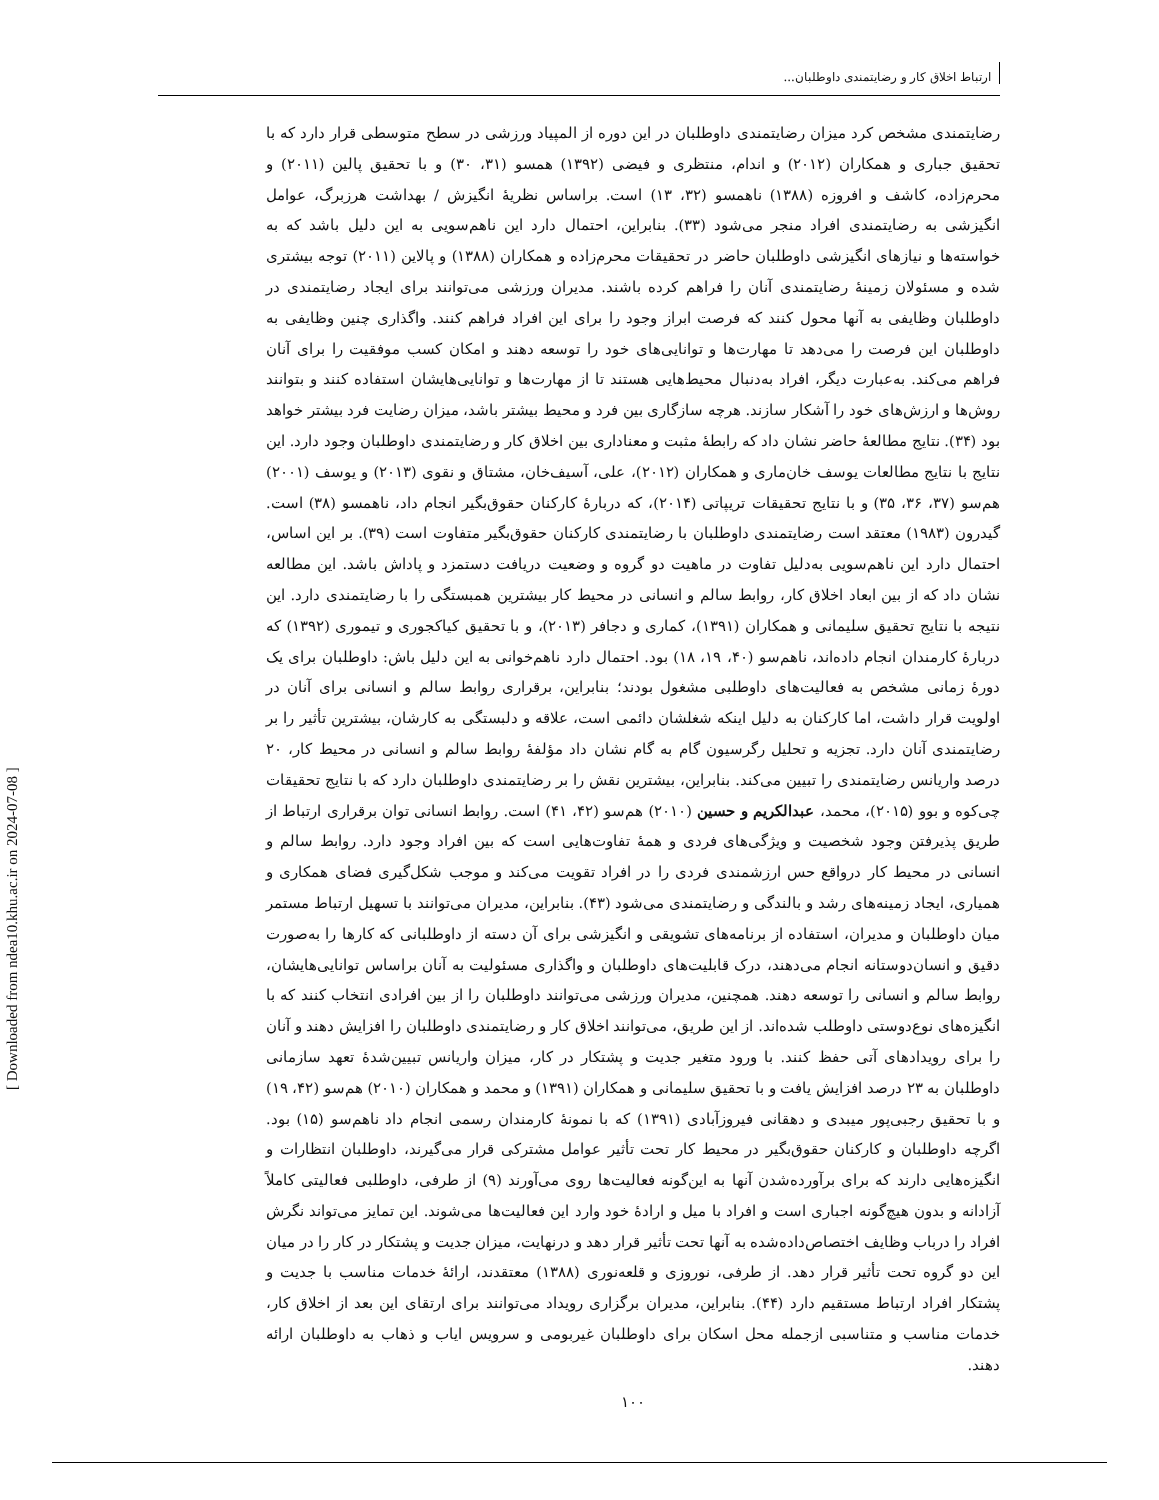ارتباط اخلاق کار و رضایتمندی داوطلبان...
رضایتمندی مشخص کرد میزان رضایتمندی داوطلبان در این دوره از المپیاد ورزشی در سطح متوسطی قرار دارد که با تحقیق جباری و همکاران (۲۰۱۲) و اندام، منتظری و فیضی (۱۳۹۲) همسو (۳۱، ۳۰) و با تحقیق پالین (۲۰۱۱) و محرم‌زاده، کاشف و افروزه (۱۳۸۸) ناهمسو (۳۲، ۱۳) است. براساس نظریهٔ انگیزش / بهداشت هرزبرگ، عوامل انگیزشی به رضایتمندی افراد منجر می‌شود (۳۳). بنابراین، احتمال دارد این ناهم‌سویی به این دلیل باشد که به خواسته‌ها و نیازهای انگیزشی داوطلبان حاضر در تحقیقات محرم‌زاده و همکاران (۱۳۸۸) و پالاین (۲۰۱۱) توجه بیشتری شده و مسئولان زمینهٔ رضایتمندی آنان را فراهم کرده باشند. مدیران ورزشی می‌توانند برای ایجاد رضایتمندی در داوطلبان وظایفی به آنها محول کنند که فرصت ابراز وجود را برای این افراد فراهم کنند. واگذاری چنین وظایفی به داوطلبان این فرصت را می‌دهد تا مهارت‌ها و توانایی‌های خود را توسعه دهند و امکان کسب موفقیت را برای آنان فراهم می‌کند. به‌عبارت دیگر، افراد به‌دنبال محیط‌هایی هستند تا از مهارت‌ها و توانایی‌هایشان استفاده کنند و بتوانند روش‌ها و ارزش‌های خود را آشکار سازند. هرچه سازگاری بین فرد و محیط بیشتر باشد، میزان رضایت فرد بیشتر خواهد بود (۳۴). نتایج مطالعهٔ حاضر نشان داد که رابطهٔ مثبت و معناداری بین اخلاق کار و رضایتمندی داوطلبان وجود دارد. این نتایج با نتایج مطالعات یوسف خان‌ماری و همکاران (۲۰۱۲)، علی، آسیف‌خان، مشتاق و نقوی (۲۰۱۳) و یوسف (۲۰۰۱) هم‌سو (۳۷، ۳۶، ۳۵) و با نتایج تحقیقات تریپاتی (۲۰۱۴)، که دربارهٔ کارکنان حقوق‌بگیر انجام داد، ناهمسو (۳۸) است. گیدرون (۱۹۸۳) معتقد است رضایتمندی داوطلبان با رضایتمندی کارکنان حقوق‌بگیر متفاوت است (۳۹). بر این اساس، احتمال دارد این ناهم‌سویی به‌دلیل تفاوت در ماهیت دو گروه و وضعیت دریافت دستمزد و پاداش باشد. این مطالعه نشان داد که از بین ابعاد اخلاق کار، روابط سالم و انسانی در محیط کار بیشترین همبستگی را با رضایتمندی دارد. این نتیجه با نتایج تحقیق سلیمانی و همکاران (۱۳۹۱)، کماری و دجافر (۲۰۱۳)، و با تحقیق کیاکجوری و تیموری (۱۳۹۲) که دربارهٔ کارمندان انجام داده‌اند، ناهم‌سو (۴۰، ۱۹، ۱۸) بود. احتمال دارد ناهم‌خوانی به این دلیل باش: داوطلبان برای یک دورهٔ زمانی مشخص به فعالیت‌های داوطلبی مشغول بودند؛ بنابراین، برقراری روابط سالم و انسانی برای آنان در اولویت قرار داشت، اما کارکنان به دلیل اینکه شغلشان دائمی است، علاقه و دلبستگی به کارشان، بیشترین تأثیر را بر رضایتمندی آنان دارد. تجزیه و تحلیل رگرسیون گام به گام نشان داد مؤلفهٔ روابط سالم و انسانی در محیط کار، ۲۰ درصد واریانس رضایتمندی را تبیین می‌کند. بنابراین، بیشترین نقش را بر رضایتمندی داوطلبان دارد که با نتایج تحقیقات چی‌کوه و بوو (۲۰۱۵)، محمد، عبدالکریم و حسین (۲۰۱۰) هم‌سو (۴۲، ۴۱) است. روابط انسانی توان برقراری ارتباط از طریق پذیرفتن وجود شخصیت و ویژگی‌های فردی و همهٔ تفاوت‌هایی است که بین افراد وجود دارد. روابط سالم و انسانی در محیط کار درواقع حس ارزشمندی فردی را در افراد تقویت می‌کند و موجب شکل‌گیری فضای همکاری و همیاری، ایجاد زمینه‌های رشد و بالندگی و رضایتمندی می‌شود (۴۳). بنابراین، مدیران می‌توانند با تسهیل ارتباط مستمر میان داوطلبان و مدیران، استفاده از برنامه‌های تشویقی و انگیزشی برای آن دسته از داوطلبانی که کارها را به‌صورت دقیق و انسان‌دوستانه انجام می‌دهند، درک قابلیت‌های داوطلبان و واگذاری مسئولیت به آنان براساس توانایی‌هایشان، روابط سالم و انسانی را توسعه دهند. همچنین، مدیران ورزشی می‌توانند داوطلبان را از بین افرادی انتخاب کنند که با انگیزه‌های نوع‌دوستی داوطلب شده‌اند. از این طریق، می‌توانند اخلاق کار و رضایتمندی داوطلبان را افزایش دهند و آنان را برای رویدادهای آتی حفظ کنند. با ورود متغیر جدیت و پشتکار در کار، میزان واریانس تبیین‌شدهٔ تعهد سازمانی داوطلبان به ۲۳ درصد افزایش یافت و با تحقیق سلیمانی و همکاران (۱۳۹۱) و محمد و همکاران (۲۰۱۰) هم‌سو (۴۲، ۱۹) و با تحقیق رجبی‌پور میبدی و دهقانی فیروزآبادی (۱۳۹۱) که با نمونهٔ کارمندان رسمی انجام داد ناهم‌سو (۱۵) بود. اگرچه داوطلبان و کارکنان حقوق‌بگیر در محیط کار تحت تأثیر عوامل مشترکی قرار می‌گیرند، داوطلبان انتظارات و انگیزه‌هایی دارند که برای برآورده‌شدن آنها به این‌گونه فعالیت‌ها روی می‌آورند (۹) از طرفی، داوطلبی فعالیتی کاملاً آزادانه و بدون هیچ‌گونه اجباری است و افراد با میل و ارادهٔ خود وارد این فعالیت‌ها می‌شوند. این تمایز می‌تواند نگرش افراد را درباب وظایف اختصاص‌داده‌شده به آنها تحت تأثیر قرار دهد و درنهایت، میزان جدیت و پشتکار در کار را در میان این دو گروه تحت تأثیر قرار دهد. از طرفی، نوروزی و قلعه‌نوری (۱۳۸۸) معتقدند، ارائهٔ خدمات مناسب با جدیت و پشتکار افراد ارتباط مستقیم دارد (۴۴). بنابراین، مدیران برگزاری رویداد می‌توانند برای ارتقای این بعد از اخلاق کار، خدمات مناسب و متناسبی ازجمله محل اسکان برای داوطلبان غیربومی و سرویس ایاب و ذهاب به داوطلبان ارائه دهند.
۱۰۰
[ Downloaded from ndea10.khu.ac.ir on 2024-07-08 ]